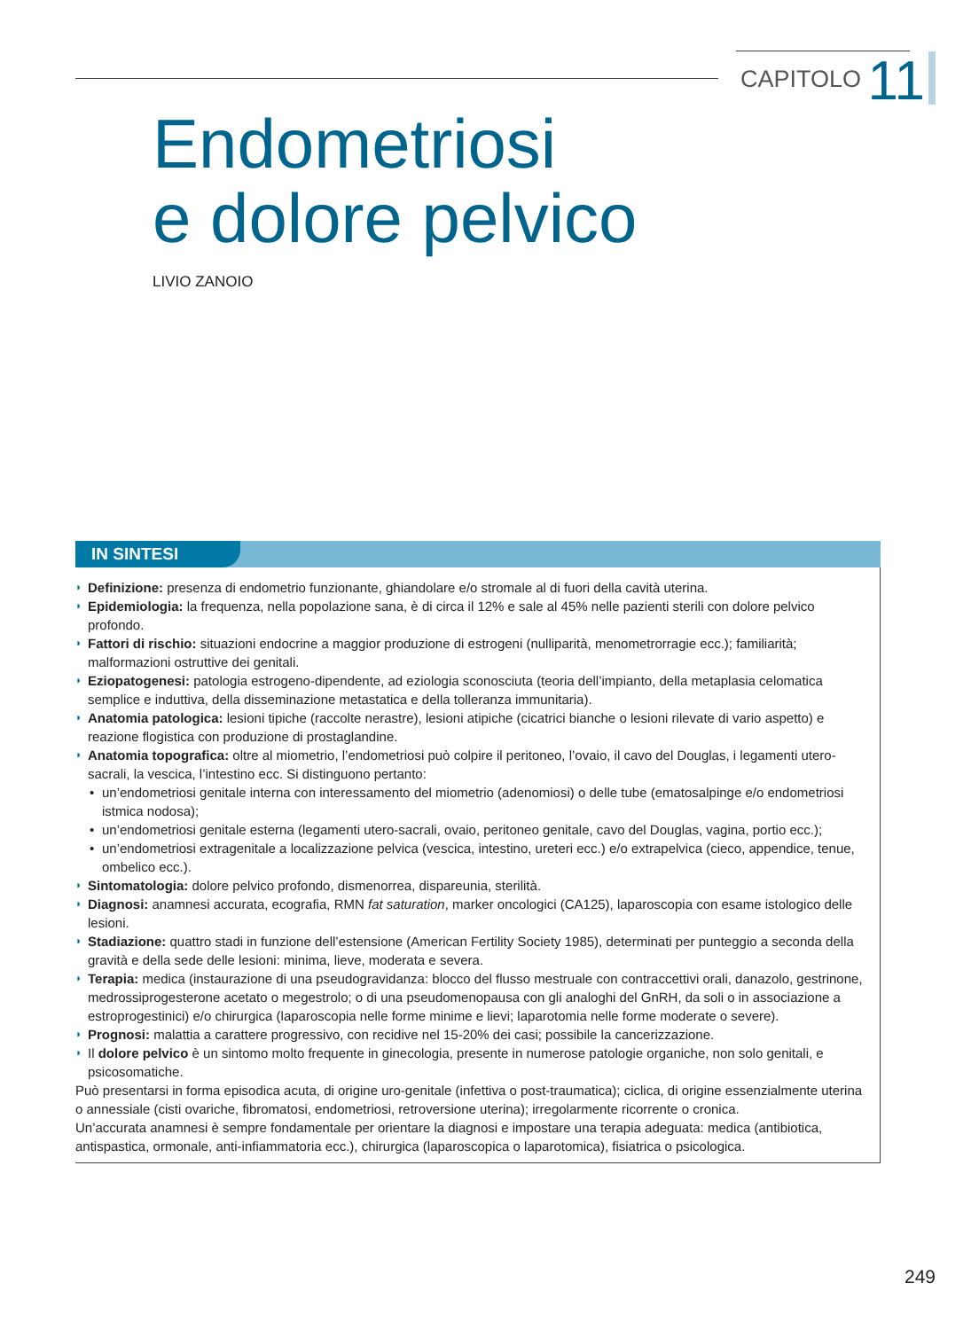CAPITOLO 11
Endometriosi
e dolore pelvico
LIVIO ZANOIO
IN SINTESI
Definizione: presenza di endometrio funzionante, ghiandolare e/o stromale al di fuori della cavità uterina.
Epidemiologia: la frequenza, nella popolazione sana, è di circa il 12% e sale al 45% nelle pazienti sterili con dolore pelvico profondo.
Fattori di rischio: situazioni endocrine a maggior produzione di estrogeni (nulliparità, menometrorragie ecc.); familiarità; malformazioni ostruttive dei genitali.
Eziopatogenesi: patologia estrogeno-dipendente, ad eziologia sconosciuta (teoria dell’impianto, della metaplasia celomatica semplice e induttiva, della disseminazione metastatica e della tolleranza immunitaria).
Anatomia patologica: lesioni tipiche (raccolte nerastre), lesioni atipiche (cicatrici bianche o lesioni rilevate di vario aspetto) e reazione flogistica con produzione di prostaglandine.
Anatomia topografica: oltre al miometrio, l’endometriosi può colpire il peritoneo, l’ovaio, il cavo del Douglas, i legamenti utero-sacrali, la vescica, l’intestino ecc. Si distinguono pertanto:
un’endometriosi genitale interna con interessamento del miometrio (adenomiosi) o delle tube (ematosalpinge e/o endometriosi istmica nodosa);
un’endometriosi genitale esterna (legamenti utero-sacrali, ovaio, peritoneo genitale, cavo del Douglas, vagina, portio ecc.);
un’endometriosi extragenitale a localizzazione pelvica (vescica, intestino, ureteri ecc.) e/o extrapelvica (cieco, appendice, tenue, ombelico ecc.).
Sintomatologia: dolore pelvico profondo, dismenorrea, dispareunia, sterilità.
Diagnosi: anamnesi accurata, ecografia, RMN fat saturation, marker oncologici (CA125), laparoscopia con esame istologico delle lesioni.
Stadiazione: quattro stadi in funzione dell’estensione (American Fertility Society 1985), determinati per punteggio a seconda della gravità e della sede delle lesioni: minima, lieve, moderata e severa.
Terapia: medica (instaurazione di una pseudogravidanza: blocco del flusso mestruale con contraccettivi orali, danazolo, gestrinone, medrossiprogesterone acetato o megestrolo; o di una pseudomenopausa con gli analoghi del GnRH, da soli o in associazione a estroprogestinici) e/o chirurgica (laparoscopia nelle forme minime e lievi; laparotomia nelle forme moderate o severe).
Prognosi: malattia a carattere progressivo, con recidive nel 15-20% dei casi; possibile la cancerizzazione.
Il dolore pelvico è un sintomo molto frequente in ginecologia, presente in numerose patologie organiche, non solo genitali, e psicosomatiche.
Può presentarsi in forma episodica acuta, di origine uro-genitale (infettiva o post-traumatica); ciclica, di origine essenzialmente uterina o annessiale (cisti ovariche, fibromatosi, endometriosi, retroversione uterina); irregolarmente ricorrente o cronica.
Un’accurata anamnesi è sempre fondamentale per orientare la diagnosi e impostare una terapia adeguata: medica (antibiotica, antispastica, ormonale, anti-infiammatoria ecc.), chirurgica (laparoscopica o laparotomica), fisiatrica o psicologica.
249